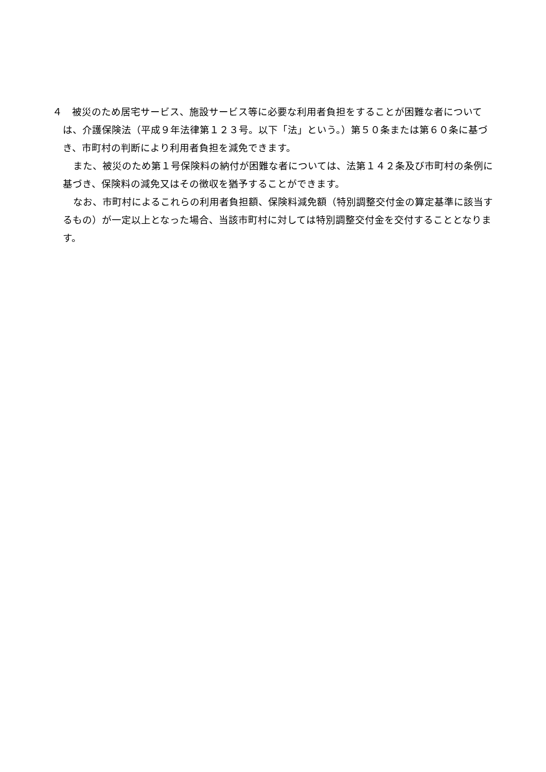４　被災のため居宅サービス、施設サービス等に必要な利用者負担をすることが困難な者については、介護保険法（平成９年法律第１２３号。以下「法」という。）第５０条または第６０条に基づき、市町村の判断により利用者負担を減免できます。
また、被災のため第１号保険料の納付が困難な者については、法第１４２条及び市町村の条例に基づき、保険料の減免又はその徴収を猶予することができます。
なお、市町村によるこれらの利用者負担額、保険料減免額（特別調整交付金の算定基準に該当するもの）が一定以上となった場合、当該市町村に対しては特別調整交付金を交付することとなります。